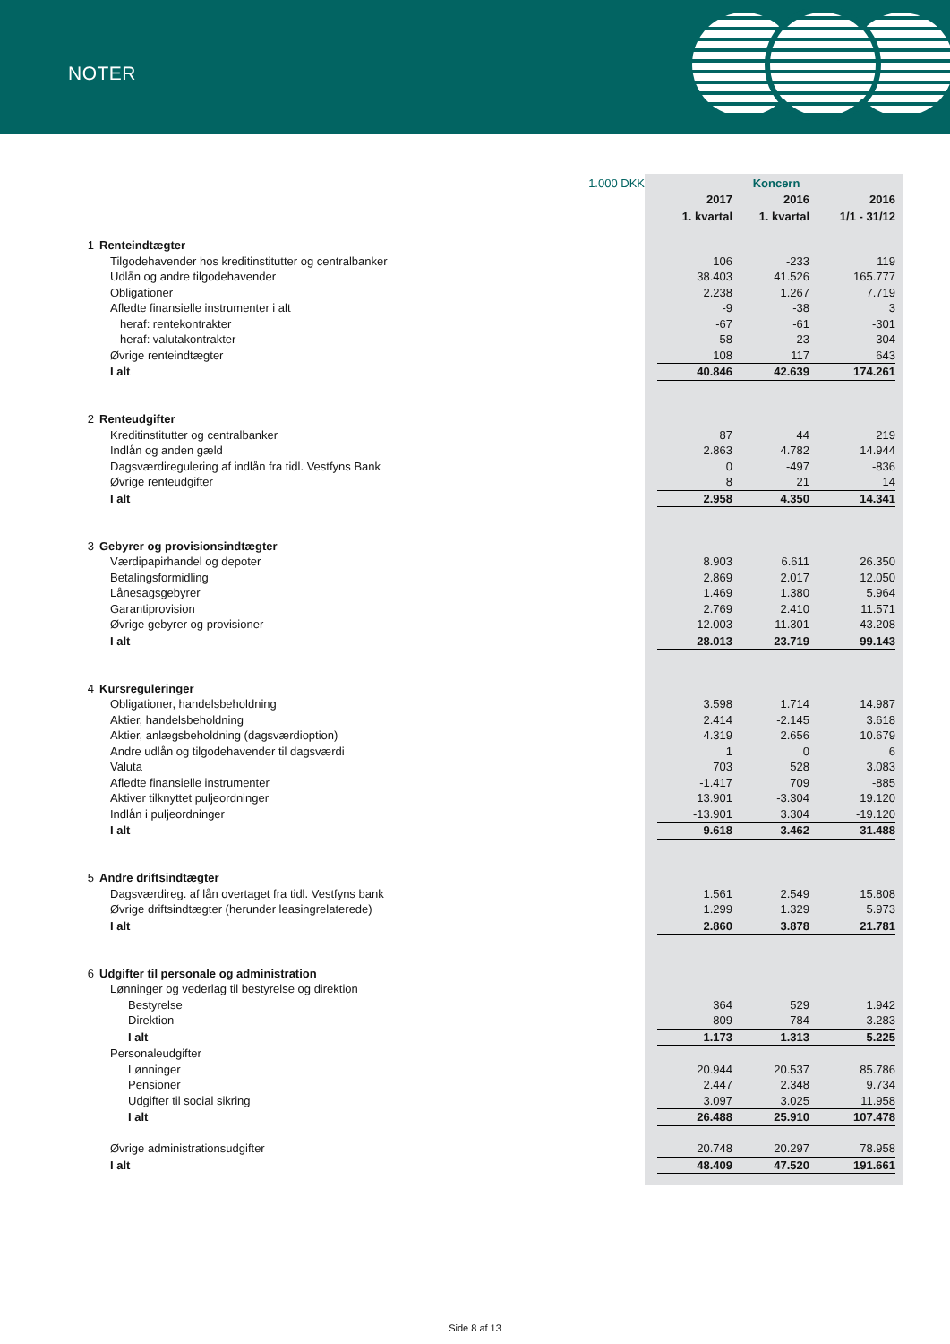NOTER
| | 1.000 DKK | Koncern | | | |
| | | 2017 | 2016 | 2016 | |
| | | 1. kvartal | 1. kvartal | 1/1 - 31/12 | |
| 1 | Renteindtægter | | | | |
| | Tilgodehavender hos kreditinstitutter og centralbanker | 106 | -233 | 119 | |
| | Udlån og andre tilgodehavender | 38.403 | 41.526 | 165.777 | |
| | Obligationer | 2.238 | 1.267 | 7.719 | |
| | Afledte finansielle instrumenter i alt | -9 | -38 | 3 | |
| | heraf: rentekontrakter | -67 | -61 | -301 | |
| | heraf: valutakontrakter | 58 | 23 | 304 | |
| | Øvrige renteindtægter | 108 | 117 | 643 | |
| | I alt | 40.846 | 42.639 | 174.261 | |
| 2 | Renteudgifter | | | | |
| | Kreditinstitutter og centralbanker | 87 | 44 | 219 | |
| | Indlån og anden gæld | 2.863 | 4.782 | 14.944 | |
| | Dagsværdiregulering af indlån fra tidl. Vestfyns Bank | 0 | -497 | -836 | |
| | Øvrige renteudgifter | 8 | 21 | 14 | |
| | I alt | 2.958 | 4.350 | 14.341 | |
| 3 | Gebyrer og provisionsindtægter | | | | |
| | Værdipapirhandel og depoter | 8.903 | 6.611 | 26.350 | |
| | Betalingsformidling | 2.869 | 2.017 | 12.050 | |
| | Lånesagsgebyrer | 1.469 | 1.380 | 5.964 | |
| | Garantiprovision | 2.769 | 2.410 | 11.571 | |
| | Øvrige gebyrer og provisioner | 12.003 | 11.301 | 43.208 | |
| | I alt | 28.013 | 23.719 | 99.143 | |
| 4 | Kursreguleringer | | | | |
| | Obligationer, handelsbeholdning | 3.598 | 1.714 | 14.987 | |
| | Aktier, handelsbeholdning | 2.414 | -2.145 | 3.618 | |
| | Aktier, anlægsbeholdning (dagsværdioption) | 4.319 | 2.656 | 10.679 | |
| | Andre udlån og tilgodehavender til dagsværdi | 1 | 0 | 6 | |
| | Valuta | 703 | 528 | 3.083 | |
| | Afledte finansielle instrumenter | -1.417 | 709 | -885 | |
| | Aktiver tilknyttet puljeordninger | 13.901 | -3.304 | 19.120 | |
| | Indlån i puljeordninger | -13.901 | 3.304 | -19.120 | |
| | I alt | 9.618 | 3.462 | 31.488 | |
| 5 | Andre driftsindtægter | | | | |
| | Dagsværdireg. af lån overtaget fra tidl. Vestfyns bank | 1.561 | 2.549 | 15.808 | |
| | Øvrige driftsindtægter (herunder leasingrelaterede) | 1.299 | 1.329 | 5.973 | |
| | I alt | 2.860 | 3.878 | 21.781 | |
| 6 | Udgifter til personale og administration | | | | |
| | Lønninger og vederlag til bestyrelse og direktion | | | | |
| | Bestyrelse | 364 | 529 | 1.942 | |
| | Direktion | 809 | 784 | 3.283 | |
| | I alt | 1.173 | 1.313 | 5.225 | |
| | Personaleudgifter | | | | |
| | Lønninger | 20.944 | 20.537 | 85.786 | |
| | Pensioner | 2.447 | 2.348 | 9.734 | |
| | Udgifter til social sikring | 3.097 | 3.025 | 11.958 | |
| | I alt | 26.488 | 25.910 | 107.478 | |
| | Øvrige administrationsudgifter | 20.748 | 20.297 | 78.958 | |
| | I alt | 48.409 | 47.520 | 191.661 | |
Side 8 af 13